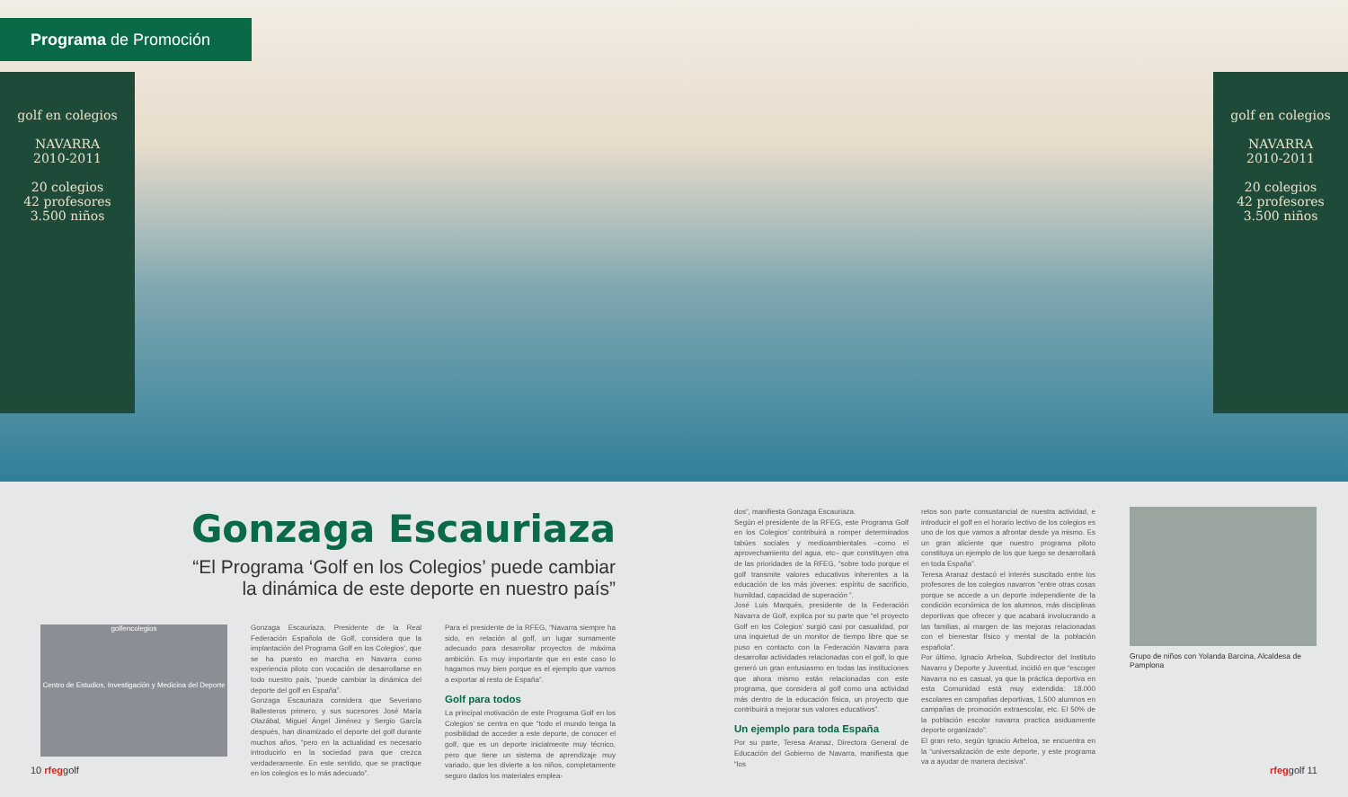Programa de Promoción
golf en colegios
NAVARRA
2010-2011
20 colegios
42 profesores
3.500 niños
golf en colegios
NAVARRA
2010-2011
20 colegios
42 profesores
3.500 niños
Gonzaga Escauriaza
“El Programa ‘Golf en los Colegios’ puede cambiar
la dinámica de este deporte en nuestro país”
golfencolegios
Centro de Estudios, Investigación y Medicina del Deporte
Gonzaga Escauriaza, Presidente de la Real Federación Española de Golf, considera que la implantación del Programa Golf en los Colegios’, que se ha puesto en marcha en Navarra como experiencia piloto con vocación de desarrollarse en todo nuestro país, “puede cambiar la dinámica del deporte del golf en España”.
Gonzaga Escauriaza considera que Severiano Ballesteros primero, y sus sucesores José María Olazábal, Miguel Ángel Jiménez y Sergio García después, han dinamizado el deporte del golf durante muchos años, “pero en la actualidad es necesario introducirlo en la sociedad para que crezca verdaderamente. En este sentido, que se practique en los colegios es lo más adecuado”.
Para el presidente de la RFEG, “Navarra siempre ha sido, en relación al golf, un lugar sumamente adecuado para desarrollar proyectos de máxima ambición. Es muy importante que en este caso lo hagamos muy bien porque es el ejemplo que vamos a exportar al resto de España”.
Golf para todos
La principal motivación de este Programa Golf en los Colegios’ se centra en que “todo el mundo tenga la posibilidad de acceder a este deporte, de conocer el golf, que es un deporte inicialmente muy técnico, pero que tiene un sistema de aprendizaje muy variado, que les divierte a los niños, completamente seguro dados los materiales emplea-
dos”, manifiesta Gonzaga Escauriaza.
Según el presidente de la RFEG, este Programa Golf en los Colegios’ contribuirá a romper determinados tabúes sociales y medioambientales –como el aprovechamiento del agua, etc– que constituyen otra de las prioridades de la RFEG, “sobre todo porque el golf transmite valores educativos inherentes a la educación de los más jóvenes: espíritu de sacrificio, humildad, capacidad de superación ”.
José Luis Marqués, presidente de la Federación Navarra de Golf, explica por su parte que “el proyecto Golf en los Colegios’ surgió casi por casualidad, por una inquietud de un monitor de tiempo libre que se puso en contacto con la Federación Navarra para desarrollar actividades relacionadas con el golf, lo que generó un gran entusiasmo en todas las instituciones que ahora mismo están relacionadas con este programa, que considera al golf como una actividad más dentro de la educación física, un proyecto que contribuirá a mejorar sus valores educativos”.
Un ejemplo para toda España
Por su parte, Teresa Aranaz, Directora General de Educación del Gobierno de Navarra, manifiesta que “los
retos son parte consustancial de nuestra actividad, e introducir el golf en el horario lectivo de los colegios es uno de los que vamos a afrontar desde ya mismo. Es un gran aliciente que nuestro programa piloto constituya un ejemplo de los que luego se desarrollará en toda España”.
Teresa Aranaz destacó el interés suscitado entre los profesores de los colegios navarros “entre otras cosas porque se accede a un deporte independiente de la condición económica de los alumnos, más disciplinas deportivas que ofrecer y que acabará involucrando a las familias, al margen de las mejoras relacionadas con el bienestar físico y mental de la población española”.
Por último, Ignacio Arbeloa, Subdirector del Instituto Navarro y Deporte y Juventud, incidió en que “escoger Navarra no es casual, ya que la práctica deportiva en esta Comunidad está muy extendida: 18.000 escolares en campañas deportivas, 1.500 alumnos en campañas de promoción extraescolar, etc. El 50% de la población escolar navarra practica asiduamente deporte organizado”.
El gran reto, según Ignacio Arbeloa, se encuentra en la “universalización de este deporte, y este programa va a ayudar de manera decisiva”.
Grupo de niños con Yolanda Barcina, Alcaldesa de Pamplona
10 rfeggolf rfeggolf 11